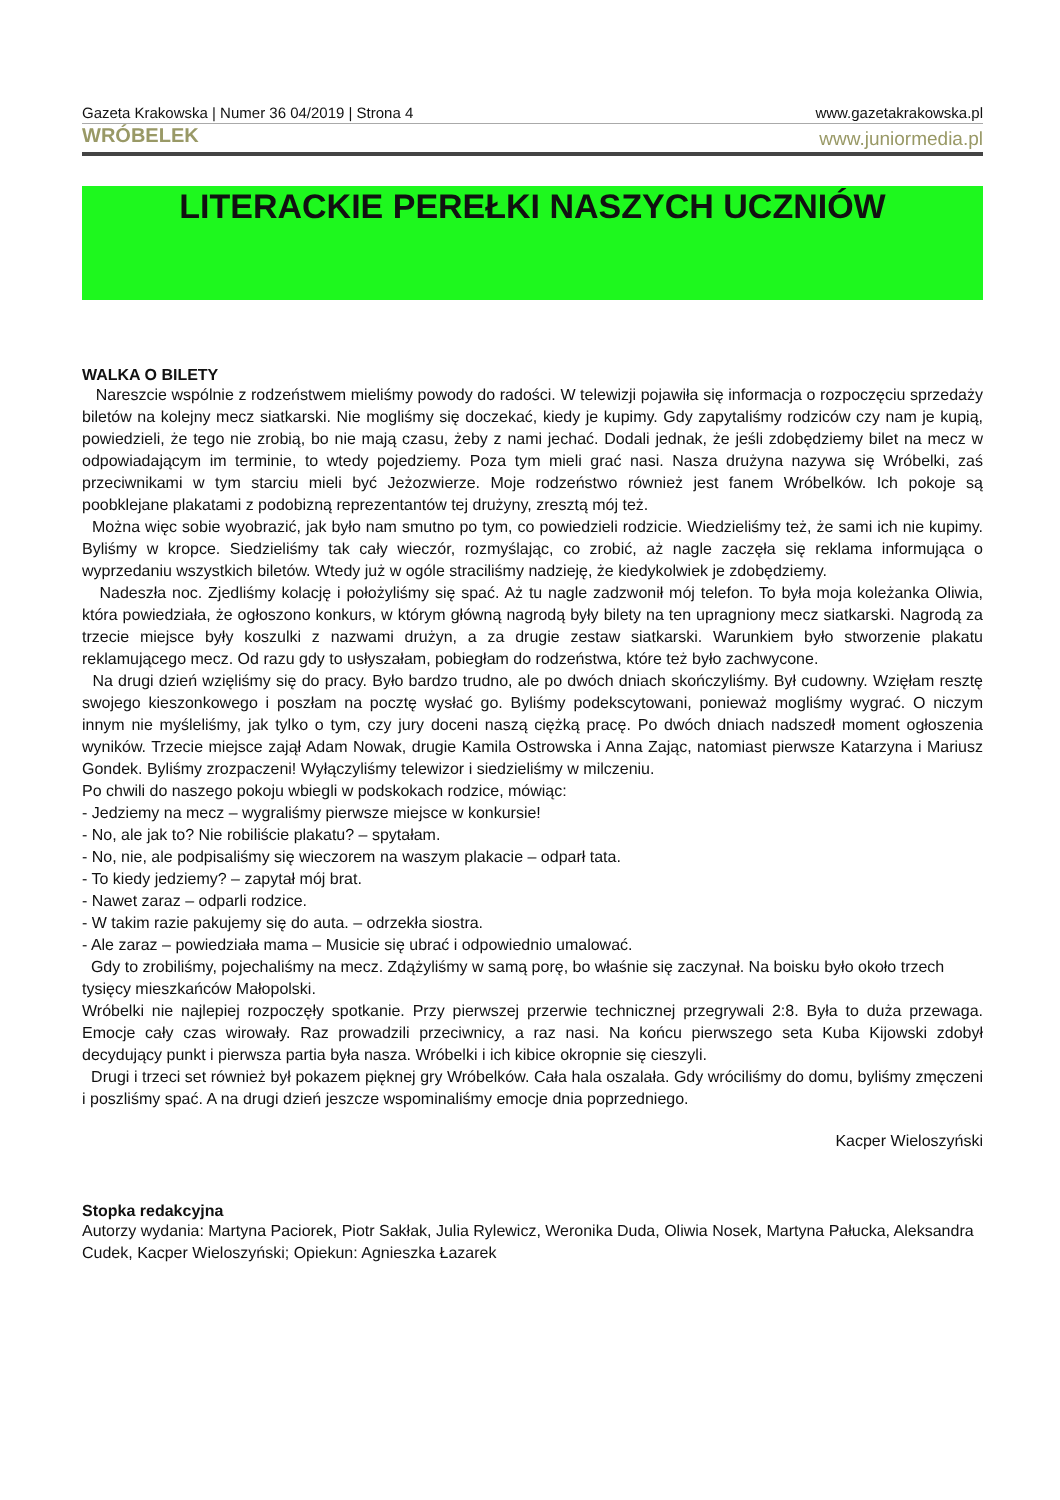Gazeta Krakowska | Numer 36 04/2019 | Strona 4 www.gazetakrakowska.pl
WRÓBELEK www.juniormedia.pl
LITERACKIE PEREŁKI NASZYCH UCZNIÓW
WALKA O BILETY
Nareszcie wspólnie z rodzeństwem mieliśmy powody do radości. W telewizji pojawiła się informacja o rozpoczęciu sprzedaży biletów na kolejny mecz siatkarski. Nie mogliśmy się doczekać, kiedy je kupimy. Gdy zapytaliśmy rodziców czy nam je kupią, powiedzieli, że tego nie zrobią, bo nie mają czasu, żeby z nami jechać. Dodali jednak, że jeśli zdobędziemy bilet na mecz w odpowiadającym im terminie, to wtedy pojedziemy. Poza tym mieli grać nasi. Nasza drużyna nazywa się Wróbelki, zaś przeciwnikami w tym starciu mieli być Jeżozwierze. Moje rodzeństwo również jest fanem Wróbelków. Ich pokoje są poobklejane plakatami z podobizną reprezentantów tej drużyny, zresztą mój też.
Można więc sobie wyobrazić, jak było nam smutno po tym, co powiedzieli rodzicie. Wiedzieliśmy też, że sami ich nie kupimy. Byliśmy w kropce. Siedzieliśmy tak cały wieczór, rozmyślając, co zrobić, aż nagle zaczęła się reklama informująca o wyprzedaniu wszystkich biletów. Wtedy już w ogóle straciliśmy nadzieję, że kiedykolwiek je zdobędziemy.
Nadeszła noc. Zjedliśmy kolację i położyliśmy się spać. Aż tu nagle zadzwonił mój telefon. To była moja koleżanka Oliwia, która powiedziała, że ogłoszono konkurs, w którym główną nagrodą były bilety na ten upragniony mecz siatkarski. Nagrodą za trzecie miejsce były koszulki z nazwami drużyn, a za drugie zestaw siatkarski. Warunkiem było stworzenie plakatu reklamującego mecz. Od razu gdy to usłyszałam, pobiegłam do rodzeństwa, które też było zachwycone.
Na drugi dzień wzięliśmy się do pracy. Było bardzo trudno, ale po dwóch dniach skończyliśmy. Był cudowny. Wzięłam resztę swojego kieszonkowego i poszłam na pocztę wysłać go. Byliśmy podekscytowani, ponieważ mogliśmy wygrać. O niczym innym nie myśleliśmy, jak tylko o tym, czy jury doceni naszą ciężką pracę. Po dwóch dniach nadszedł moment ogłoszenia wyników. Trzecie miejsce zajął Adam Nowak, drugie Kamila Ostrowska i Anna Zając, natomiast pierwsze Katarzyna i Mariusz Gondek. Byliśmy zrozpaczeni! Wyłączyliśmy telewizor i siedzieliśmy w milczeniu.
Po chwili do naszego pokoju wbiegli w podskokach rodzice, mówiąc:
- Jedziemy na mecz – wygraliśmy pierwsze miejsce w konkursie!
- No, ale jak to? Nie robiliście plakatu? – spytałam.
- No, nie, ale podpisaliśmy się wieczorem na waszym plakacie – odparł tata.
- To kiedy jedziemy? – zapytał mój brat.
- Nawet zaraz – odparli rodzice.
- W takim razie pakujemy się do auta. – odrzekła siostra.
- Ale zaraz – powiedziała mama – Musicie się ubrać i odpowiednio umalować.
Gdy to zrobiliśmy, pojechaliśmy na mecz. Zdążyliśmy w samą porę, bo właśnie się zaczynał. Na boisku było około trzech tysięcy mieszkańców Małopolski.
Wróbelki nie najlepiej rozpoczęły spotkanie. Przy pierwszej przerwie technicznej przegrywali 2:8. Była to duża przewaga. Emocje cały czas wirowały. Raz prowadzili przeciwnicy, a raz nasi. Na końcu pierwszego seta Kuba Kijowski zdobył decydujący punkt i pierwsza partia była nasza. Wróbelki i ich kibice okropnie się cieszyli.
Drugi i trzeci set również był pokazem pięknej gry Wróbelków. Cała hala oszalała. Gdy wróciliśmy do domu, byliśmy zmęczeni i poszliśmy spać. A na drugi dzień jeszcze wspominaliśmy emocje dnia poprzedniego.
Kacper Wieloszyński
Stopka redakcyjna
Autorzy wydania: Martyna Paciorek, Piotr Sakłak, Julia Rylewicz, Weronika Duda, Oliwia Nosek, Martyna Pałucka, Aleksandra Cudek, Kacper Wieloszyński; Opiekun: Agnieszka Łazarek